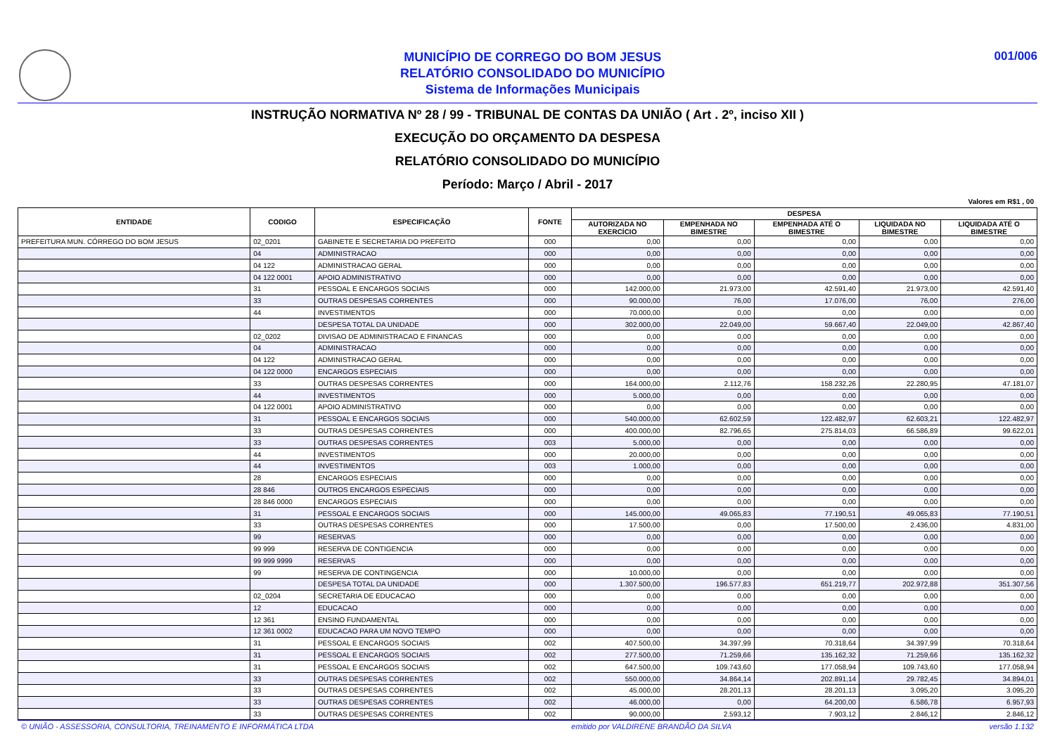MUNICÍPIO DE CORREGO DO BOM JESUS
RELATÓRIO CONSOLIDADO DO MUNICÍPIO
Sistema de Informações Municipais
001/006
INSTRUÇÃO NORMATIVA Nº 28 / 99 - TRIBUNAL DE CONTAS DA UNIÃO ( Art . 2º, inciso XII )
EXECUÇÃO DO ORÇAMENTO DA DESPESA
RELATÓRIO CONSOLIDADO DO MUNICÍPIO
Período: Março / Abril - 2017
Valores em R$1 , 00
| ENTIDADE | CODIGO | ESPECIFICAÇÃO | FONTE | DESPESA | | | | |
| --- | --- | --- | --- | --- | --- | --- | --- | --- |
| | | | | AUTORIZADA NO EXERCÍCIO | EMPENHADA NO BIMESTRE | EMPENHADA ATÉ O BIMESTRE | LIQUIDADA NO BIMESTRE | LIQUIDADA ATÉ O BIMESTRE |
| PREFEITURA MUN. CÓRREGO DO BOM JESUS | 02_0201 | GABINETE E SECRETARIA DO PREFEITO | 000 | 0,00 | 0,00 | 0,00 | 0,00 | 0,00 |
| | 04 | ADMINISTRACAO | 000 | 0,00 | 0,00 | 0,00 | 0,00 | 0,00 |
| | 04 122 | ADMINISTRACAO GERAL | 000 | 0,00 | 0,00 | 0,00 | 0,00 | 0,00 |
| | 04 122 0001 | APOIO ADMINISTRATIVO | 000 | 0,00 | 0,00 | 0,00 | 0,00 | 0,00 |
| | 31 | PESSOAL E ENCARGOS SOCIAIS | 000 | 142.000,00 | 21.973,00 | 42.591,40 | 21.973,00 | 42.591,40 |
| | 33 | OUTRAS DESPESAS CORRENTES | 000 | 90.000,00 | 76,00 | 17.076,00 | 76,00 | 276,00 |
| | 44 | INVESTIMENTOS | 000 | 70.000,00 | 0,00 | 0,00 | 0,00 | 0,00 |
| | | DESPESA TOTAL DA UNIDADE | 000 | 302.000,00 | 22.049,00 | 59.667,40 | 22.049,00 | 42.867,40 |
| | 02_0202 | DIVISAO DE ADMINISTRACAO E FINANCAS | 000 | 0,00 | 0,00 | 0,00 | 0,00 | 0,00 |
| | 04 | ADMINISTRACAO | 000 | 0,00 | 0,00 | 0,00 | 0,00 | 0,00 |
| | 04 122 | ADMINISTRACAO GERAL | 000 | 0,00 | 0,00 | 0,00 | 0,00 | 0,00 |
| | 04 122 0000 | ENCARGOS ESPECIAIS | 000 | 0,00 | 0,00 | 0,00 | 0,00 | 0,00 |
| | 33 | OUTRAS DESPESAS CORRENTES | 000 | 164.000,00 | 2.112,76 | 158.232,26 | 22.280,95 | 47.181,07 |
| | 44 | INVESTIMENTOS | 000 | 5.000,00 | 0,00 | 0,00 | 0,00 | 0,00 |
| | 04 122 0001 | APOIO ADMINISTRATIVO | 000 | 0,00 | 0,00 | 0,00 | 0,00 | 0,00 |
| | 31 | PESSOAL E ENCARGOS SOCIAIS | 000 | 540.000,00 | 62.602,59 | 122.482,97 | 62.603,21 | 122.482,97 |
| | 33 | OUTRAS DESPESAS CORRENTES | 000 | 400.000,00 | 82.796,65 | 275.814,03 | 66.586,89 | 99.622,01 |
| | 33 | OUTRAS DESPESAS CORRENTES | 003 | 5.000,00 | 0,00 | 0,00 | 0,00 | 0,00 |
| | 44 | INVESTIMENTOS | 000 | 20.000,00 | 0,00 | 0,00 | 0,00 | 0,00 |
| | 44 | INVESTIMENTOS | 003 | 1.000,00 | 0,00 | 0,00 | 0,00 | 0,00 |
| | 28 | ENCARGOS ESPECIAIS | 000 | 0,00 | 0,00 | 0,00 | 0,00 | 0,00 |
| | 28 846 | OUTROS ENCARGOS ESPECIAIS | 000 | 0,00 | 0,00 | 0,00 | 0,00 | 0,00 |
| | 28 846 0000 | ENCARGOS ESPECIAIS | 000 | 0,00 | 0,00 | 0,00 | 0,00 | 0,00 |
| | 31 | PESSOAL E ENCARGOS SOCIAIS | 000 | 145.000,00 | 49.065,83 | 77.190,51 | 49.065,83 | 77.190,51 |
| | 33 | OUTRAS DESPESAS CORRENTES | 000 | 17.500,00 | 0,00 | 17.500,00 | 2.436,00 | 4.831,00 |
| | 99 | RESERVAS | 000 | 0,00 | 0,00 | 0,00 | 0,00 | 0,00 |
| | 99 999 | RESERVA DE CONTIGENCIA | 000 | 0,00 | 0,00 | 0,00 | 0,00 | 0,00 |
| | 99 999 9999 | RESERVAS | 000 | 0,00 | 0,00 | 0,00 | 0,00 | 0,00 |
| | 99 | RESERVA DE CONTINGENCIA | 000 | 10.000,00 | 0,00 | 0,00 | 0,00 | 0,00 |
| | | DESPESA TOTAL DA UNIDADE | 000 | 1.307.500,00 | 196.577,83 | 651.219,77 | 202.972,88 | 351.307,56 |
| | 02_0204 | SECRETARIA DE EDUCACAO | 000 | 0,00 | 0,00 | 0,00 | 0,00 | 0,00 |
| | 12 | EDUCACAO | 000 | 0,00 | 0,00 | 0,00 | 0,00 | 0,00 |
| | 12 361 | ENSINO FUNDAMENTAL | 000 | 0,00 | 0,00 | 0,00 | 0,00 | 0,00 |
| | 12 361 0002 | EDUCACAO PARA UM NOVO TEMPO | 000 | 0,00 | 0,00 | 0,00 | 0,00 | 0,00 |
| | 31 | PESSOAL E ENCARGOS SOCIAIS | 002 | 407.500,00 | 34.397,99 | 70.318,64 | 34.397,99 | 70.318,64 |
| | 31 | PESSOAL E ENCARGOS SOCIAIS | 002 | 277.500,00 | 71.259,66 | 135.162,32 | 71.259,66 | 135.162,32 |
| | 31 | PESSOAL E ENCARGOS SOCIAIS | 002 | 647.500,00 | 109.743,60 | 177.058,94 | 109.743,60 | 177.058,94 |
| | 33 | OUTRAS DESPESAS CORRENTES | 002 | 550.000,00 | 34.864,14 | 202.891,14 | 29.782,45 | 34.894,01 |
| | 33 | OUTRAS DESPESAS CORRENTES | 002 | 45.000,00 | 28.201,13 | 28.201,13 | 3.095,20 | 3.095,20 |
| | 33 | OUTRAS DESPESAS CORRENTES | 002 | 46.000,00 | 0,00 | 64.200,00 | 6.586,78 | 6.957,93 |
| | 33 | OUTRAS DESPESAS CORRENTES | 002 | 90.000,00 | 2.593,12 | 7.903,12 | 2.846,12 | 2.846,12 |
© UNIÃO - ASSESSORIA, CONSULTORIA, TREINAMENTO E INFORMÁTICA LTDA emitido por VALDIRENE BRANDÃO DA SILVA versão 1.132